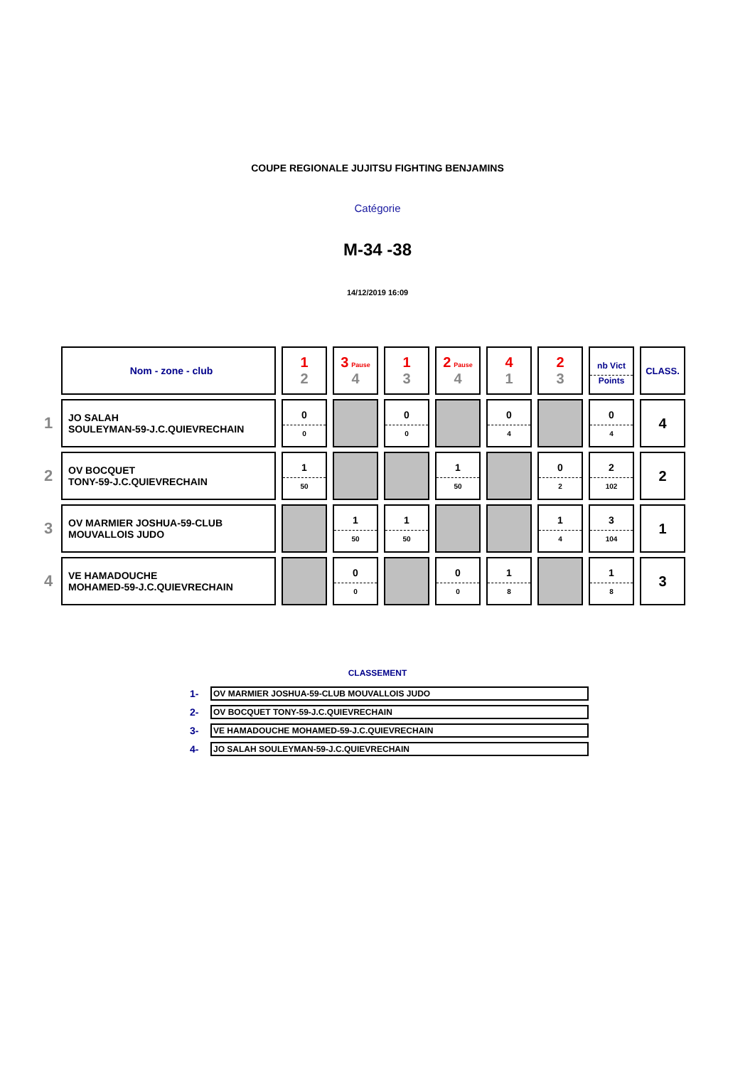COUPE REGIONALE JUJITSU FIGHTING BENJAMINS
Catégorie
M-34 -38
14/12/2019 16:09
| | Nom - zone - club | 1 2 | 3 Pause 4 | 1 3 | 2 Pause 4 | 4 1 | 2 3 | nb Vict Points | CLASS. |
| 1 | JO SALAH SOULEYMAN-59-J.C.QUIEVRECHAIN | 0 0 | | 0 0 | | 0 4 | | 0 4 | 4 |
| 2 | OV BOCQUET TONY-59-J.C.QUIEVRECHAIN | 1 50 | | | 1 50 | | 0 2 | 2 102 | 2 |
| 3 | OV MARMIER JOSHUA-59-CLUB MOUVALLOIS JUDO | | 1 50 | 1 50 | | | 1 4 | 3 104 | 1 |
| 4 | VE HAMADOUCHE MOHAMED-59-J.C.QUIEVRECHAIN | | 0 0 | | 0 0 | 1 8 | | 1 8 | 3 |
CLASSEMENT
| 1- | OV MARMIER JOSHUA-59-CLUB MOUVALLOIS JUDO |
| 2- | OV BOCQUET TONY-59-J.C.QUIEVRECHAIN |
| 3- | VE HAMADOUCHE MOHAMED-59-J.C.QUIEVRECHAIN |
| 4- | JO SALAH SOULEYMAN-59-J.C.QUIEVRECHAIN |